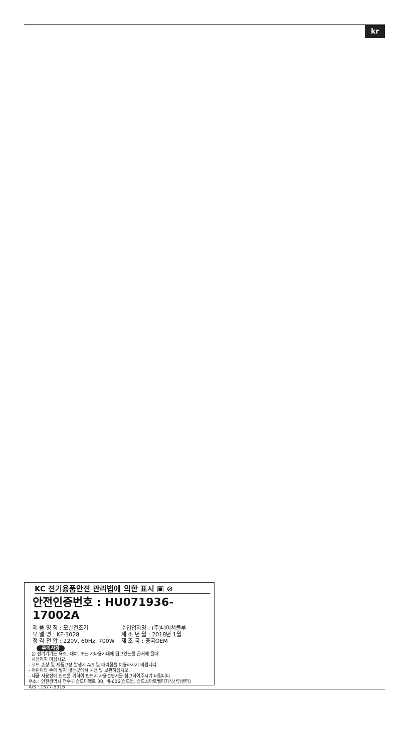kr
KC 전기용품안전 관리법에 의한 표시 ▣ ⊘
안전인증번호 : HU071936-17002A
제 품 명 칭 : 모발건조기 수입업자명 : (주)네이쳐블루
모 델 명 : KF-3028 제 조 년 월 : 2018년 1월
정 격 전 압 : 220V, 60Hz, 700W 제 조 국 : 중국OEM
주의사항
- 본 전기기기는 욕조, 대야, 또는 기타용기내에 담고있는물 근처에 절대
사용하지 마십시요.
- 코드 손상 및 제품고장 발생시 A/S 및 대리점을 이용하시기 바랍니다.
- 어린이의 손에 닿지 않는곳에서 사용 및 보관하십시오.
- 제품 사용전에 안전을 위하여 반드시 사용설명서를 참고하여주시기 바랍니다.
주소 : 인천광역시 연수구 송도미래로 30, 비-606(송도동, 송도스마트밸리지식산업센터)
A/S : 1577-5316